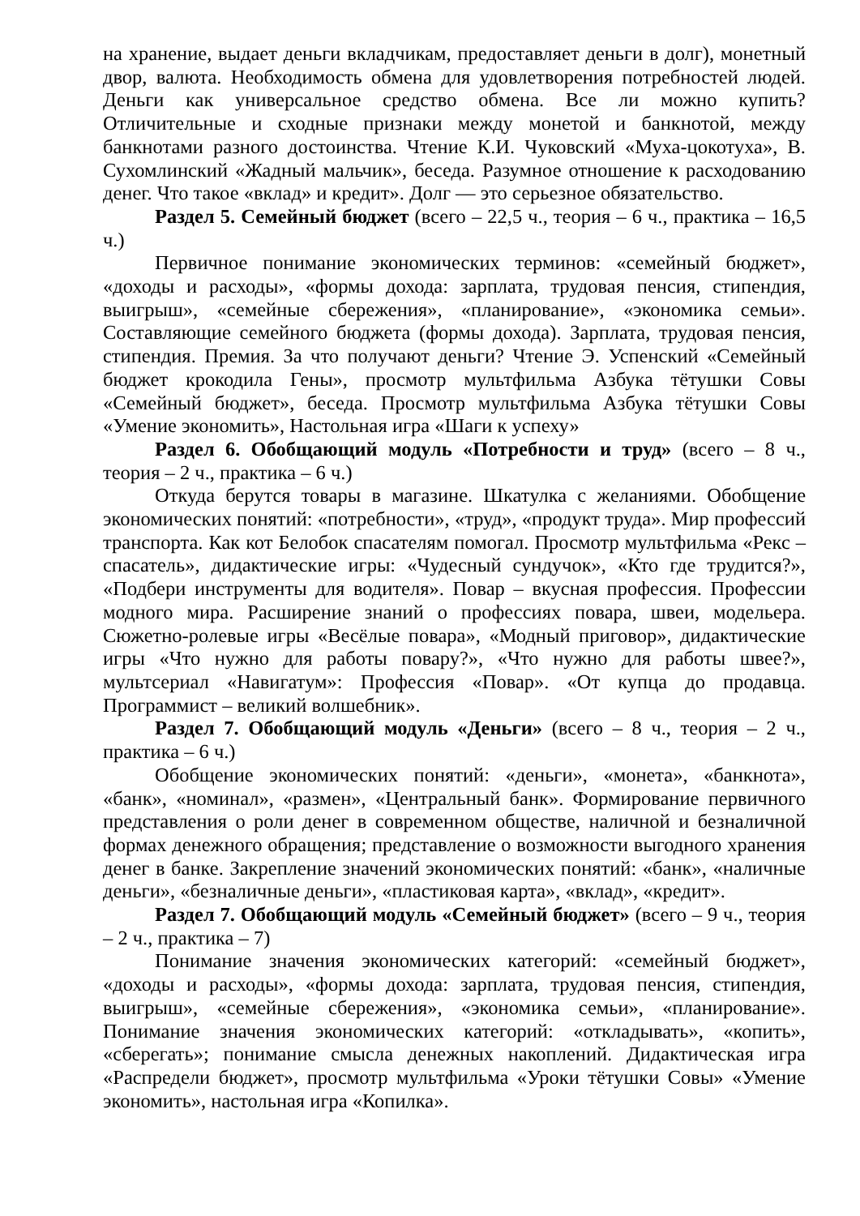на хранение, выдает деньги вкладчикам, предоставляет деньги в долг), монетный двор, валюта. Необходимость обмена для удовлетворения потребностей людей. Деньги как универсальное средство обмена. Все ли можно купить? Отличительные и сходные признаки между монетой и банкнотой, между банкнотами разного достоинства. Чтение К.И. Чуковский «Муха-цокотуха», В. Сухомлинский «Жадный мальчик», беседа. Разумное отношение к расходованию денег. Что такое «вклад» и кредит». Долг — это серьезное обязательство.
Раздел 5. Семейный бюджет (всего – 22,5 ч., теория – 6 ч., практика – 16,5 ч.)
Первичное понимание экономических терминов: «семейный бюджет», «доходы и расходы», «формы дохода: зарплата, трудовая пенсия, стипендия, выигрыш», «семейные сбережения», «планирование», «экономика семьи». Составляющие семейного бюджета (формы дохода). Зарплата, трудовая пенсия, стипендия. Премия. За что получают деньги? Чтение Э. Успенский «Семейный бюджет крокодила Гены», просмотр мультфильма Азбука тётушки Совы «Семейный бюджет», беседа. Просмотр мультфильма Азбука тётушки Совы «Умение экономить», Настольная игра «Шаги к успеху»
Раздел 6. Обобщающий модуль «Потребности и труд» (всего – 8 ч., теория – 2 ч., практика – 6 ч.)
Откуда берутся товары в магазине. Шкатулка с желаниями. Обобщение экономических понятий: «потребности», «труд», «продукт труда». Мир профессий транспорта. Как кот Белобок спасателям помогал. Просмотр мультфильма «Рекс – спасатель», дидактические игры: «Чудесный сундучок», «Кто где трудится?», «Подбери инструменты для водителя». Повар – вкусная профессия. Профессии модного мира. Расширение знаний о профессиях повара, швеи, модельера. Сюжетно-ролевые игры «Весёлые повара», «Модный приговор», дидактические игры «Что нужно для работы повару?», «Что нужно для работы швее?», мультсериал «Навигатум»: Профессия «Повар». «От купца до продавца. Программист – великий волшебник».
Раздел 7. Обобщающий модуль «Деньги» (всего – 8 ч., теория – 2 ч., практика – 6 ч.)
Обобщение экономических понятий: «деньги», «монета», «банкнота», «банк», «номинал», «размен», «Центральный банк». Формирование первичного представления о роли денег в современном обществе, наличной и безналичной формах денежного обращения; представление о возможности выгодного хранения денег в банке. Закрепление значений экономических понятий: «банк», «наличные деньги», «безналичные деньги», «пластиковая карта», «вклад», «кредит».
Раздел 7. Обобщающий модуль «Семейный бюджет» (всего – 9 ч., теория – 2 ч., практика – 7)
Понимание значения экономических категорий: «семейный бюджет», «доходы и расходы», «формы дохода: зарплата, трудовая пенсия, стипендия, выигрыш», «семейные сбережения», «экономика семьи», «планирование». Понимание значения экономических категорий: «откладывать», «копить», «сберегать»; понимание смысла денежных накоплений. Дидактическая игра «Распредели бюджет», просмотр мультфильма «Уроки тётушки Совы» «Умение экономить», настольная игра «Копилка».